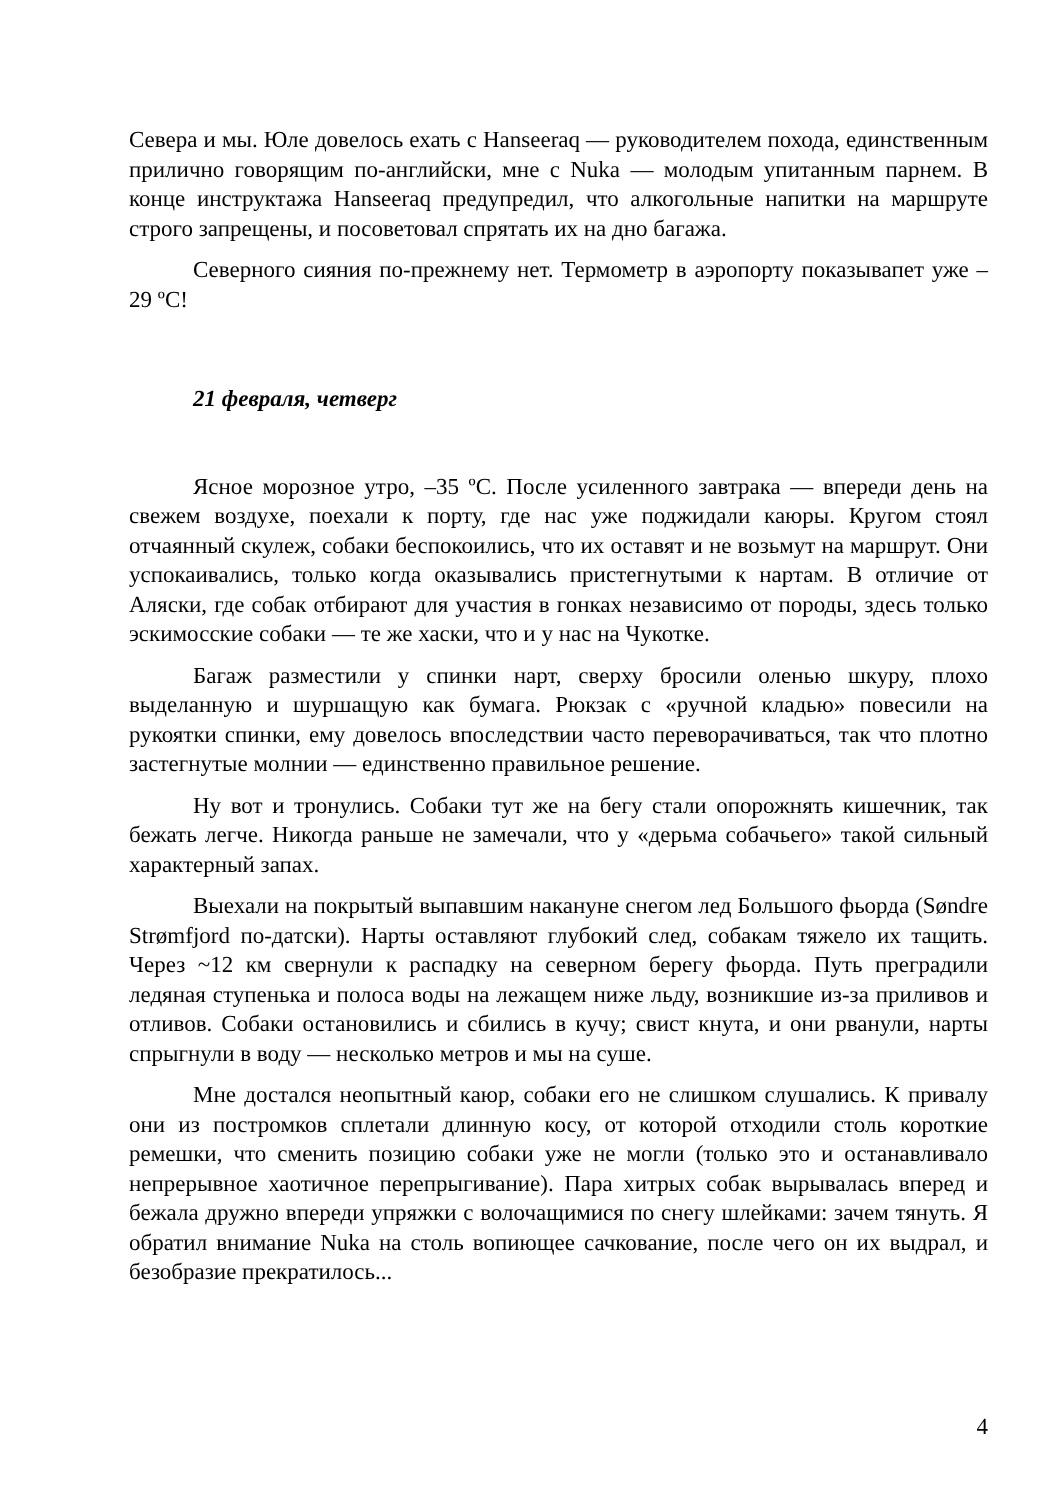Севера и мы. Юле довелось ехать с Hanseeraq — руководителем похода, единственным прилично говорящим по-английски, мне с Nuka — молодым упитанным парнем. В конце инструктажа Hanseeraq предупредил, что алкогольные напитки на маршруте строго запрещены, и посоветовал спрятать их на дно багажа.
Северного сияния по-прежнему нет. Термометр в аэропорту показывапет уже –29 ºC!
21 февраля, четверг
Ясное морозное утро, –35 ºC. После усиленного завтрака — впереди день на свежем воздухе, поехали к порту, где нас уже поджидали каюры. Кругом стоял отчаянный скулеж, собаки беспокоились, что их оставят и не возьмут на маршрут. Они успокаивались, только когда оказывались пристегнутыми к нартам. В отличие от Аляски, где собак отбирают для участия в гонках независимо от породы, здесь только эскимосские собаки — те же хаски, что и у нас на Чукотке.
Багаж разместили у спинки нарт, сверху бросили оленью шкуру, плохо выделанную и шуршащую как бумага. Рюкзак с «ручной кладью» повесили на рукоятки спинки, ему довелось впоследствии часто переворачиваться, так что плотно застегнутые молнии — единственно правильное решение.
Ну вот и тронулись. Собаки тут же на бегу стали опорожнять кишечник, так бежать легче. Никогда раньше не замечали, что у «дерьма собачьего» такой сильный характерный запах.
Выехали на покрытый выпавшим накануне снегом лед Большого фьорда (Søndre Strømfjord по-датски). Нарты оставляют глубокий след, собакам тяжело их тащить. Через ~12 км свернули к распадку на северном берегу фьорда. Путь преградили ледяная ступенька и полоса воды на лежащем ниже льду, возникшие из-за приливов и отливов. Собаки остановились и сбились в кучу; свист кнута, и они рванули, нарты спрыгнули в воду — несколько метров и мы на суше.
Мне достался неопытный каюр, собаки его не слишком слушались. К привалу они из постромков сплетали длинную косу, от которой отходили столь короткие ремешки, что сменить позицию собаки уже не могли (только это и останавливало непрерывное хаотичное перепрыгивание). Пара хитрых собак вырывалась вперед и бежала дружно впереди упряжки с волочащимися по снегу шлейками: зачем тянуть. Я обратил внимание Nuka на столь вопиющее сачкование, после чего он их выдрал, и безобразие прекратилось...
4